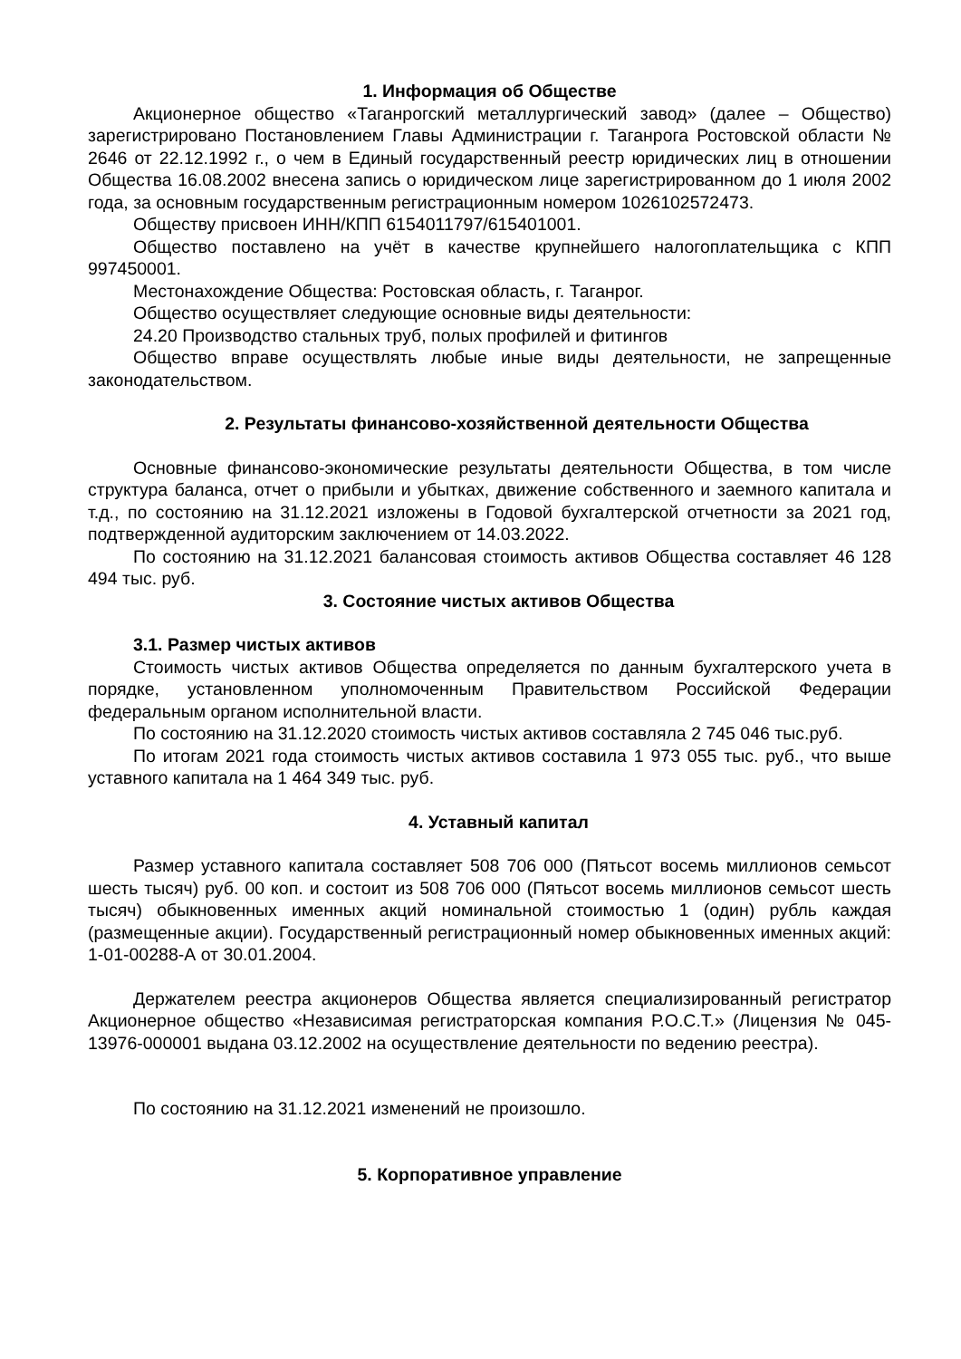1. Информация об Обществе
Акционерное общество «Таганрогский металлургический завод» (далее – Общество) зарегистрировано Постановлением Главы Администрации г. Таганрога Ростовской области № 2646 от 22.12.1992 г., о чем в Единый государственный реестр юридических лиц в отношении Общества 16.08.2002 внесена запись о юридическом лице зарегистрированном до 1 июля 2002 года, за основным государственным регистрационным номером 1026102572473.
Обществу присвоен ИНН/КПП 6154011797/615401001.
Общество поставлено на учёт в качестве крупнейшего налогоплательщика с КПП 997450001.
Местонахождение Общества: Ростовская область, г. Таганрог.
Общество осуществляет следующие основные виды деятельности:
24.20 Производство стальных труб, полых профилей и фитингов
Общество вправе осуществлять любые иные виды деятельности, не запрещенные законодательством.
2. Результаты финансово-хозяйственной деятельности Общества
Основные финансово-экономические результаты деятельности Общества, в том числе структура баланса, отчет о прибыли и убытках, движение собственного и заемного капитала и т.д., по состоянию на 31.12.2021 изложены в Годовой бухгалтерской отчетности за 2021 год, подтвержденной аудиторским заключением от 14.03.2022.
По состоянию на 31.12.2021 балансовая стоимость активов Общества составляет 46 128 494 тыс. руб.
3. Состояние чистых активов Общества
3.1. Размер чистых активов
Стоимость чистых активов Общества определяется по данным бухгалтерского учета в порядке, установленном уполномоченным Правительством Российской Федерации федеральным органом исполнительной власти.
По состоянию на 31.12.2020 стоимость чистых активов составляла 2 745 046 тыс.руб.
По итогам 2021 года стоимость чистых активов составила 1 973 055 тыс. руб., что выше уставного капитала на 1 464 349 тыс. руб.
4. Уставный капитал
Размер уставного капитала составляет 508 706 000 (Пятьсот восемь миллионов семьсот шесть тысяч) руб. 00 коп. и состоит из 508 706 000 (Пятьсот восемь миллионов семьсот шесть тысяч) обыкновенных именных акций номинальной стоимостью 1 (один) рубль каждая (размещенные акции). Государственный регистрационный номер обыкновенных именных акций: 1-01-00288-А от 30.01.2004.
Держателем реестра акционеров Общества является специализированный регистратор Акционерное общество «Независимая регистраторская компания Р.О.С.Т.» (Лицензия № 045-13976-000001 выдана 03.12.2002 на осуществление деятельности по ведению реестра).
По состоянию на 31.12.2021 изменений не произошло.
5. Корпоративное управление